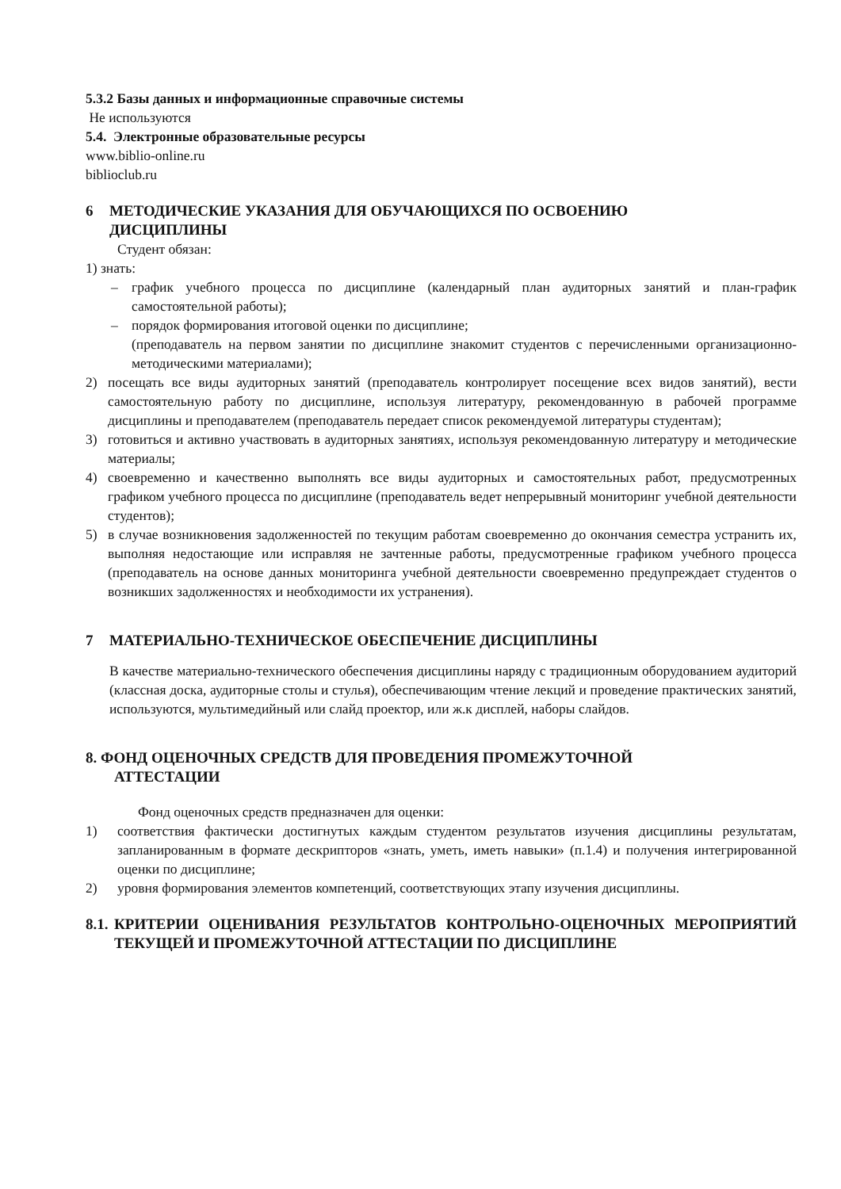5.3.2 Базы данных и информационные справочные системы
Не используются
5.4. Электронные образовательные ресурсы
www.biblio-online.ru
biblioclub.ru
6 МЕТОДИЧЕСКИЕ УКАЗАНИЯ ДЛЯ ОБУЧАЮЩИХСЯ ПО ОСВОЕНИЮ
ДИСЦИПЛИНЫ
Студент обязан:
1) знать:
– график учебного процесса по дисциплине (календарный план аудиторных занятий и план-график самостоятельной работы);
– порядок формирования итоговой оценки по дисциплине;
(преподаватель на первом занятии по дисциплине знакомит студентов с перечисленными организационно-методическими материалами);
2) посещать все виды аудиторных занятий (преподаватель контролирует посещение всех видов занятий), вести самостоятельную работу по дисциплине, используя литературу, рекомендованную в рабочей программе дисциплины и преподавателем (преподаватель передает список рекомендуемой литературы студентам);
3) готовиться и активно участвовать в аудиторных занятиях, используя рекомендованную литературу и методические материалы;
4) своевременно и качественно выполнять все виды аудиторных и самостоятельных работ, предусмотренных графиком учебного процесса по дисциплине (преподаватель ведет непрерывный мониторинг учебной деятельности студентов);
5) в случае возникновения задолженностей по текущим работам своевременно до окончания семестра устранить их, выполняя недостающие или исправляя не зачтенные работы, предусмотренные графиком учебного процесса (преподаватель на основе данных мониторинга учебной деятельности своевременно предупреждает студентов о возникших задолженностях и необходимости их устранения).
7 МАТЕРИАЛЬНО-ТЕХНИЧЕСКОЕ ОБЕСПЕЧЕНИЕ ДИСЦИПЛИНЫ
В качестве материально-технического обеспечения дисциплины наряду с традиционным оборудованием аудиторий (классная доска, аудиторные столы и стулья), обеспечивающим чтение лекций и проведение практических занятий, используются, мультимедийный или слайд проектор, или ж.к дисплей, наборы слайдов.
8. ФОНД ОЦЕНОЧНЫХ СРЕДСТВ ДЛЯ ПРОВЕДЕНИЯ ПРОМЕЖУТОЧНОЙ
АТТЕСТАЦИИ
Фонд оценочных средств предназначен для оценки:
1) соответствия фактически достигнутых каждым студентом результатов изучения дисциплины результатам, запланированным в формате дескрипторов «знать, уметь, иметь навыки» (п.1.4) и получения интегрированной оценки по дисциплине;
2) уровня формирования элементов компетенций, соответствующих этапу изучения дисциплины.
8.1. КРИТЕРИИ ОЦЕНИВАНИЯ РЕЗУЛЬТАТОВ КОНТРОЛЬНО-ОЦЕНОЧНЫХ МЕРОПРИЯТИЙ ТЕКУЩЕЙ И ПРОМЕЖУТОЧНОЙ АТТЕСТАЦИИ ПО ДИСЦИПЛИНЕ